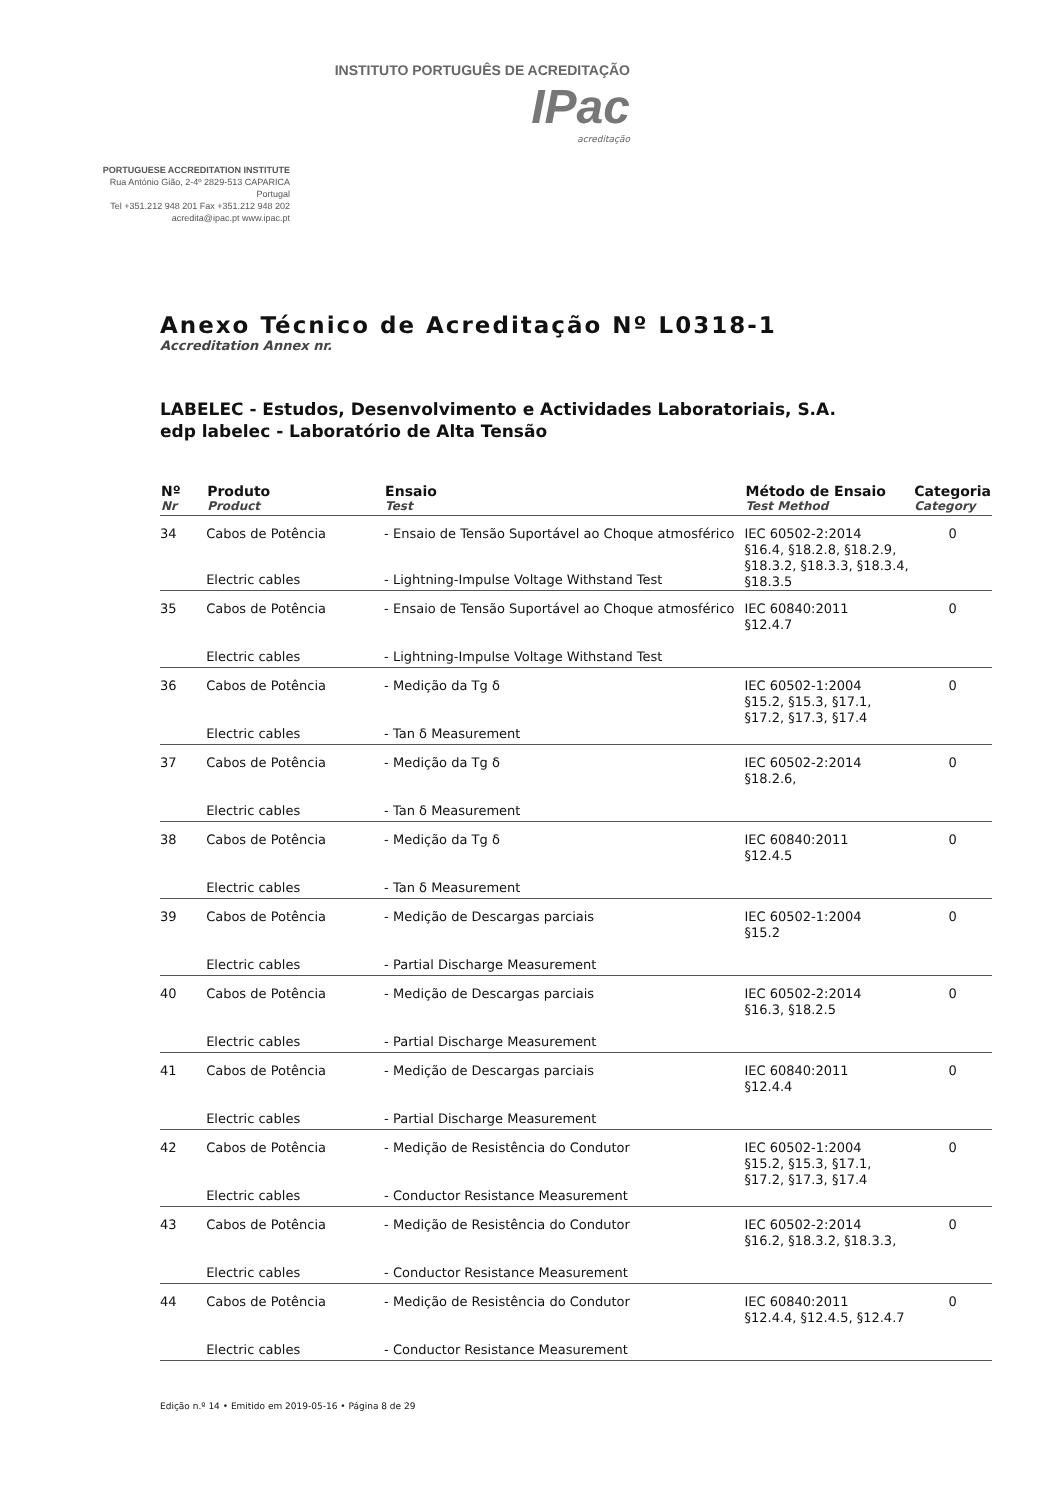INSTITUTO PORTUGUÊS DE ACREDITAÇÃO IPac
acreditação
PORTUGUESE ACCREDITATION INSTITUTE
Rua António Gião, 2-4º 2829-513 CAPARICA Portugal
Tel +351.212 948 201 Fax +351.212 948 202
acredita@ipac.pt www.ipac.pt
Anexo Técnico de Acreditação Nº L0318-1
Accreditation Annex nr.
LABELEC - Estudos, Desenvolvimento e Actividades Laboratoriais, S.A.
edp labelec - Laboratório de Alta Tensão
| Nº Nr | Produto Product | Ensaio Test | Método de Ensaio Test Method | Categoria Category |
| --- | --- | --- | --- | --- |
| 34 | Cabos de Potência | - Ensaio de Tensão Suportável ao Choque atmosférico | IEC 60502-2:2014 §16.4, §18.2.8, §18.2.9, §18.3.2, §18.3.3, §18.3.4, §18.3.5 | 0 |
| | Electric cables | - Lightning-Impulse Voltage Withstand Test | | |
| 35 | Cabos de Potência | - Ensaio de Tensão Suportável ao Choque atmosférico | IEC 60840:2011 §12.4.7 | 0 |
| | Electric cables | - Lightning-Impulse Voltage Withstand Test | | |
| 36 | Cabos de Potência | - Medição da Tg δ | IEC 60502-1:2004 §15.2, §15.3, §17.1, §17.2, §17.3, §17.4 | 0 |
| | Electric cables | - Tan δ Measurement | | |
| 37 | Cabos de Potência | - Medição da Tg δ | IEC 60502-2:2014 §18.2.6, | 0 |
| | Electric cables | - Tan δ Measurement | | |
| 38 | Cabos de Potência | - Medição da Tg δ | IEC 60840:2011 §12.4.5 | 0 |
| | Electric cables | - Tan δ Measurement | | |
| 39 | Cabos de Potência | - Medição de Descargas parciais | IEC 60502-1:2004 §15.2 | 0 |
| | Electric cables | - Partial Discharge Measurement | | |
| 40 | Cabos de Potência | - Medição de Descargas parciais | IEC 60502-2:2014 §16.3, §18.2.5 | 0 |
| | Electric cables | - Partial Discharge Measurement | | |
| 41 | Cabos de Potência | - Medição de Descargas parciais | IEC 60840:2011 §12.4.4 | 0 |
| | Electric cables | - Partial Discharge Measurement | | |
| 42 | Cabos de Potência | - Medição de Resistência do Condutor | IEC 60502-1:2004 §15.2, §15.3, §17.1, §17.2, §17.3, §17.4 | 0 |
| | Electric cables | - Conductor Resistance Measurement | | |
| 43 | Cabos de Potência | - Medição de Resistência do Condutor | IEC 60502-2:2014 §16.2, §18.3.2, §18.3.3, | 0 |
| | Electric cables | - Conductor Resistance Measurement | | |
| 44 | Cabos de Potência | - Medição de Resistência do Condutor | IEC 60840:2011 §12.4.4, §12.4.5, §12.4.7 | 0 |
| | Electric cables | - Conductor Resistance Measurement | | |
Edição n.º 14 • Emitido em 2019-05-16 • Página 8 de 29